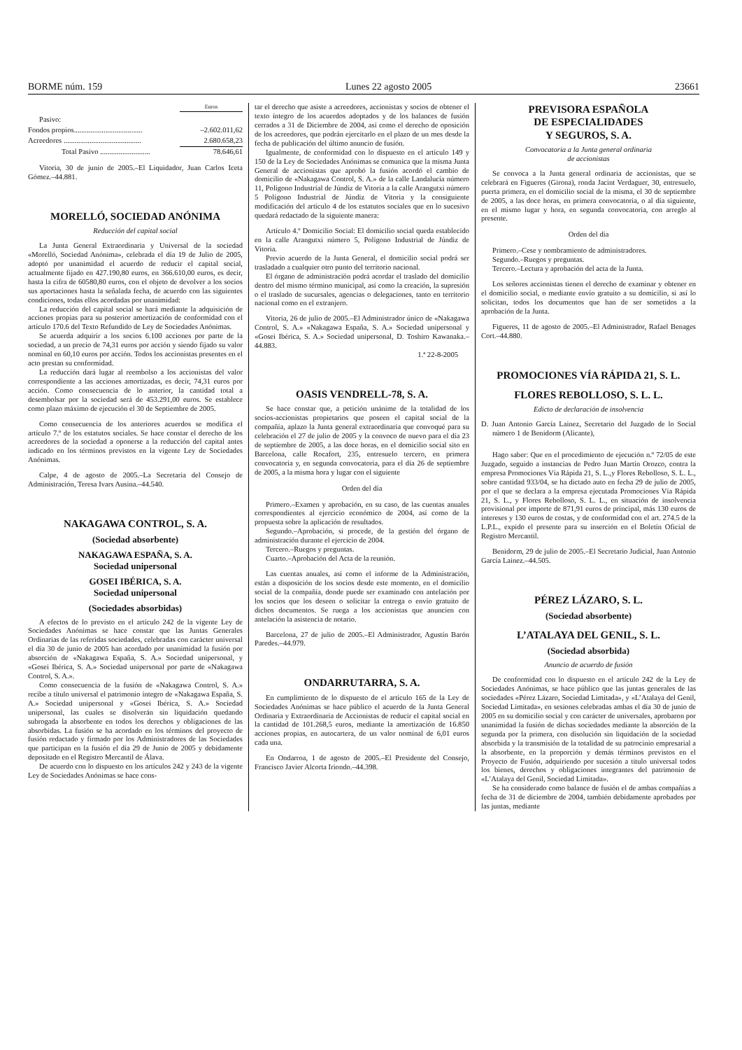BORME núm. 159 Lunes 22 agosto 2005 23661
| | Euros |
| Pasivo: | |
| Fondos propios..................................... | –2.602.011,62 |
| Acreedores .......................................... | 2.680.658,23 |
| Total Pasivo ........................... | 78.646,61 |
Vitoria, 30 de junio de 2005.–El Liquidador, Juan Carlos Iceta Gómez.–44.881.
MORELLÓ, SOCIEDAD ANÓNIMA
Reducción del capital social
La Junta General Extraordinaria y Universal de la sociedad «Morelló, Sociedad Anónima», celebrada el día 19 de Julio de 2005, adoptó por unanimidad el acuerdo de reducir el capital social, actualmente fijado en 427.190,80 euros, en 366.610,00 euros, es decir, hasta la cifra de 60580,80 euros, con el objeto de devolver a los socios sus aportaciones hasta la señalada fecha, de acuerdo con las siguientes condiciones, todas ellos acordadas por unanimidad:
La reducción del capital social se hará mediante la adquisición de acciones propias para su posterior amortización de conformidad con el artículo 170.6 del Texto Refundido de Ley de Sociedades Anónimas.
Se acuerda adquirir a los socios 6.100 acciones por parte de la sociedad, a un precio de 74,31 euros por acción y siendo fijado su valor nominal en 60,10 euros por acción. Todos los accionistas presentes en el acto prestan su conformidad.
La reducción dará lugar al reembolso a los accionistas del valor correspondiente a las acciones amortizadas, es decir, 74,31 euros por acción. Como consecuencia de lo anterior, la cantidad total a desembolsar por la sociedad será de 453.291,00 euros. Se establece como plazo máximo de ejecución el 30 de Septiembre de 2005.
Como consecuencia de los anteriores acuerdos se modifica el artículo 7.º de los estatutos sociales. Se hace constar el derecho de los acreedores de la sociedad a oponerse a la reducción del capital antes indicado en los términos previstos en la vigente Ley de Sociedades Anónimas.
Calpe, 4 de agosto de 2005.–La Secretaria del Consejo de Administración, Teresa Ivars Ausina.–44.540.
NAKAGAWA CONTROL, S. A.
(Sociedad absorbente)
NAKAGAWA ESPAÑA, S. A.
Sociedad unipersonal
GOSEI IBÉRICA, S. A.
Sociedad unipersonal
(Sociedades absorbidas)
A efectos de lo previsto en el artículo 242 de la vigente Ley de Sociedades Anónimas se hace constar que las Juntas Generales Ordinarias de las referidas sociedades, celebradas con carácter universal el día 30 de junio de 2005 han acordado por unanimidad la fusión por absorción de «Nakagawa España, S. A.» Sociedad unipersonal, y «Gosei Ibérica, S. A.» Sociedad unipersonal por parte de «Nakagawa Control, S. A.».
Como consecuencia de la fusión de «Nakagawa Control, S. A.» recibe a título universal el patrimonio íntegro de «Nakagawa España, S. A.» Sociedad unipersonal y «Gosei Ibérica, S. A.» Sociedad unipersonal, las cuales se disolverán sin liquidación quedando subrogada la absorbente en todos los derechos y obligaciones de las absorbidas. La fusión se ha acordado en los términos del proyecto de fusión redactado y firmado por los Administradores de las Sociedades que participan en la fusión el día 29 de Junio de 2005 y debidamente depositado en el Registro Mercantil de Álava.
De acuerdo con lo dispuesto en los artículos 242 y 243 de la vigente Ley de Sociedades Anónimas se hace cons-
tar el derecho que asiste a acreedores, accionistas y socios de obtener el texto íntegro de los acuerdos adoptados y de los balances de fusión cerrados a 31 de Diciembre de 2004, así como el derecho de oposición de los acreedores, que podrán ejercitarlo en el plazo de un mes desde la fecha de publicación del último anuncio de fusión.
Igualmente, de conformidad con lo dispuesto en el artículo 149 y 150 de la Ley de Sociedades Anónimas se comunica que la misma Junta General de accionistas que aprobó la fusión acordó el cambio de domicilio de «Nakagawa Control, S. A.» de la calle Landalucía número 11, Polígono Industrial de Júndiz de Vitoria a la calle Arangutxi número 5 Polígono Industrial de Júndiz de Vitoria y la consiguiente modificación del artículo 4 de los estatutos sociales que en lo sucesivo quedará redactado de la siguiente manera:
Artículo 4.º Domicilio Social: El domicilio social queda establecido en la calle Arangutxi número 5, Polígono Industrial de Júndiz de Vitoria.
Previo acuerdo de la Junta General, el domicilio social podrá ser trasladado a cualquier otro punto del territorio nacional.
El órgano de administración podrá acordar el traslado del domicilio dentro del mismo término municipal, así como la creación, la supresión o el traslado de sucursales, agencias o delegaciones, tanto en territorio nacional como en el extranjero.
Vitoria, 26 de julio de 2005.–El Administrador único de «Nakagawa Control, S. A.» «Nakagawa España, S. A.» Sociedad unipersonal y «Gosei Ibérica, S. A.» Sociedad unipersonal, D. Toshiro Kawanaka.–44.883.
1.ª 22-8-2005
OASIS VENDRELL-78, S. A.
Se hace constar que, a petición unánime de la totalidad de los socios-accionistas propietarios que poseen el capital social de la compañía, aplazo la Junta general extraordinaria que convoqué para su celebración el 27 de julio de 2005 y la convoco de nuevo para el día 23 de septiembre de 2005, a las doce horas, en el domicilio social sito en Barcelona, calle Rocafort, 235, entresuelo tercero, en primera convocatoria y, en segunda convocatoria, para el día 26 de septiembre de 2005, a la misma hora y lugar con el siguiente
Orden del día
Primero.–Examen y aprobación, en su caso, de las cuentas anuales correspondientes al ejercicio económico de 2004, así como de la propuesta sobre la aplicación de resultados.
Segundo.–Aprobación, si procede, de la gestión del órgano de administración durante el ejercicio de 2004.
Tercero.–Ruegos y preguntas.
Cuarto.–Aprobación del Acta de la reunión.
Las cuentas anuales, así como el informe de la Administración, están a disposición de los socios desde este momento, en el domicilio social de la compañía, donde puede ser examinado con antelación por los socios que los deseen o solicitar la entrega o envío gratuito de dichos documentos. Se ruega a los accionistas que anuncien con antelación la asistencia de notario.
Barcelona, 27 de julio de 2005.–El Administrador, Agustín Barón Paredes.–44.979.
ONDARRUTARRA, S. A.
En cumplimiento de lo dispuesto de el artículo 165 de la Ley de Sociedades Anónimas se hace público el acuerdo de la Junta General Ordinaria y Extraordinaria de Accionistas de reducir el capital social en la cantidad de 101.268,5 euros, mediante la amortización de 16.850 acciones propias, en autocartera, de un valor nominal de 6,01 euros cada una.
En Ondarroa, 1 de agosto de 2005.–El Presidente del Consejo, Francisco Javier Alcorta Iriondo.–44.398.
PREVISORA ESPAÑOLA
DE ESPECIALIDADES
Y SEGUROS, S. A.
Convocatoria a la Junta general ordinaria
de accionistas
Se convoca a la Junta general ordinaria de accionistas, que se celebrará en Figueres (Girona), ronda Jacint Verdaguer, 30, entresuelo, puerta primera, en el domicilio social de la misma, el 30 de septiembre de 2005, a las doce horas, en primera convocatoria, o al día siguiente, en el mismo lugar y hora, en segunda convocatoria, con arreglo al presente.
Orden del día
Primero.–Cese y nombramiento de administradores.
Segundo.–Ruegos y preguntas.
Tercero.–Lectura y aprobación del acta de la Junta.
Los señores accionistas tienen el derecho de examinar y obtener en el domicilio social, o mediante envío gratuito a su domicilio, si así lo solicitan, todos los documentos que han de ser sometidos a la aprobación de la Junta.
Figueres, 11 de agosto de 2005.–El Administrador, Rafael Benages Cort.–44.880.
PROMOCIONES VÍA RÁPIDA 21, S. L.
FLORES REBOLLOSO, S. L. L.
Edicto de declaración de insolvencia
D. Juan Antonio García Lainez, Secretario del Juzgado de lo Social número 1 de Benidorm (Alicante),
Hago saber: Que en el procedimiento de ejecución n.º 72/05 de este Juzgado, seguido a instancias de Pedro Juan Martín Orozco, contra la empresa Promociones Vía Rápida 21, S. L.,y Flores Rebolloso, S. L. L., sobre cantidad 933/04, se ha dictado auto en fecha 29 de julio de 2005, por el que se declara a la empresa ejecutada Promociones Vía Rápida 21, S. L., y Flores Rebolloso, S. L. L., en situación de insolvencia provisional por importe de 871,91 euros de principal, más 130 euros de intereses y 130 euros de costas, y de conformidad con el art. 274.5 de la L.P.L., expido el presente para su inserción en el Boletín Oficial de Registro Mercantil.
Benidorm, 29 de julio de 2005.–El Secretario Judicial, Juan Antonio García Lainez.–44.505.
PÉREZ LÁZARO, S. L.
(Sociedad absorbente)
L’ATALAYA DEL GENIL, S. L.
(Sociedad absorbida)
Anuncio de acuerdo de fusión
De conformidad con lo dispuesto en el artículo 242 de la Ley de Sociedades Anónimas, se hace público que las juntas generales de las sociedades «Pérez Lázaro, Sociedad Limitada», y «L’Atalaya del Genil, Sociedad Limitada», en sesiones celebradas ambas el día 30 de junio de 2005 en su domicilio social y con carácter de universales, aprobaron por unanimidad la fusión de dichas sociedades mediante la absorción de la segunda por la primera, con disolución sin liquidación de la sociedad absorbida y la transmisión de la totalidad de su patrocinio empresarial a la absorbente, en la proporción y demás términos previstos en el Proyecto de Fusión, adquiriendo por sucesión a titulo universal todos los bienes, derechos y obligaciones integrantes del patrimonio de «L’Atalaya del Genil, Sociedad Limitada».
Se ha considerado como balance de fusión el de ambas compañías a fecha de 31 de diciembre de 2004, también debidamente aprobados por las juntas, mediante